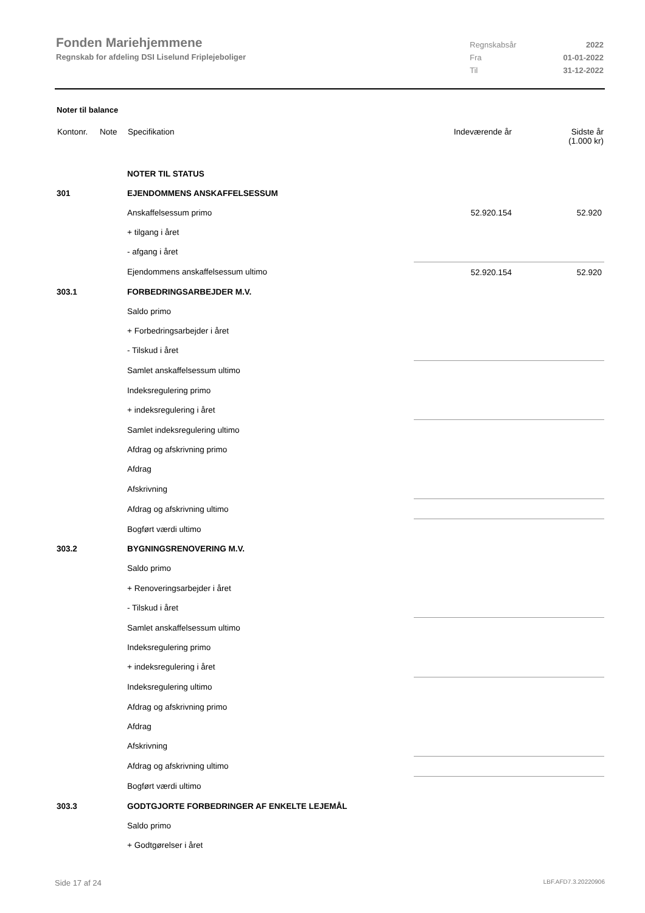Fonden Mariehjemmene
Regnskab for afdeling DSI Liselund Friplejeboliger
Regnskabsår 2022
Fra 01-01-2022
Til 31-12-2022
Noter til balance
| Kontonr. | Note | Specifikation | | Indeværende år | Sidste år (1.000 kr) |
| --- | --- | --- | --- | --- | --- |
| | | NOTER TIL STATUS | | | |
| 301 | | EJENDOMMENS ANSKAFFELSESSUM | | | |
| | | Anskaffelsessum primo | | 52.920.154 | 52.920 |
| | | + tilgang i året | | | |
| | | - afgang i året | | | |
| | | Ejendommens anskaffelsessum ultimo | | 52.920.154 | 52.920 |
| 303.1 | | FORBEDRINGSARBEJDER M.V. | | | |
| | | Saldo primo | | | |
| | | + Forbedringsarbejder i året | | | |
| | | - Tilskud i året | | | |
| | | Samlet anskaffelsessum ultimo | | | |
| | | Indeksregulering primo | | | |
| | | + indeksregulering i året | | | |
| | | Samlet indeksregulering ultimo | | | |
| | | Afdrag og afskrivning primo | | | |
| | | Afdrag | | | |
| | | Afskrivning | | | |
| | | Afdrag og afskrivning ultimo | | | |
| | | Bogført værdi ultimo | | | |
| 303.2 | | BYGNINGSRENOVERING M.V. | | | |
| | | Saldo primo | | | |
| | | + Renoveringsarbejder i året | | | |
| | | - Tilskud i året | | | |
| | | Samlet anskaffelsessum ultimo | | | |
| | | Indeksregulering primo | | | |
| | | + indeksregulering i året | | | |
| | | Indeksregulering ultimo | | | |
| | | Afdrag og afskrivning primo | | | |
| | | Afdrag | | | |
| | | Afskrivning | | | |
| | | Afdrag og afskrivning ultimo | | | |
| | | Bogført værdi ultimo | | | |
| 303.3 | | GODTGJORTE FORBEDRINGER AF ENKELTE LEJEMÅL | | | |
| | | Saldo primo | | | |
| | | + Godtgørelser i året | | | |
Side 17 af 24 LBF.AFD7.3.20220906